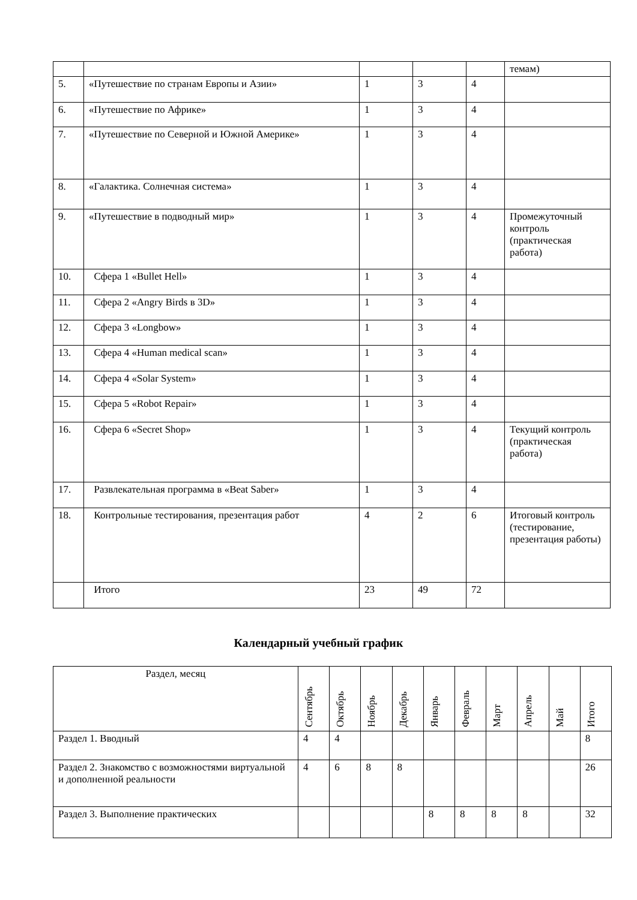| | | | | | темам) |
| 5. | «Путешествие по странам Европы и Азии» | 1 | 3 | 4 | |
| 6. | «Путешествие по Африке» | 1 | 3 | 4 | |
| 7. | «Путешествие по Северной и Южной Америке» | 1 | 3 | 4 | |
| 8. | «Галактика. Солнечная система» | 1 | 3 | 4 | |
| 9. | «Путешествие в подводный мир» | 1 | 3 | 4 | Промежуточный контроль (практическая работа) |
| 10. | Сфера 1 «Bullet Hell» | 1 | 3 | 4 | |
| 11. | Сфера 2 «Angry Birds в 3D» | 1 | 3 | 4 | |
| 12. | Сфера 3 «Longbow» | 1 | 3 | 4 | |
| 13. | Сфера 4 «Human medical scan» | 1 | 3 | 4 | |
| 14. | Сфера 4 «Solar System» | 1 | 3 | 4 | |
| 15. | Сфера 5 «Robot Repair» | 1 | 3 | 4 | |
| 16. | Сфера 6 «Secret Shop» | 1 | 3 | 4 | Текущий контроль (практическая работа) |
| 17. | Развлекательная программа в «Beat Saber» | 1 | 3 | 4 | |
| 18. | Контрольные тестирования, презентация работ | 4 | 2 | 6 | Итоговый контроль (тестирование, презентация работы) |
| | Итого | 23 | 49 | 72 | |
Календарный учебный график
| Раздел, месяц | Сентябрь | Октябрь | Ноябрь | Декабрь | Январь | Февраль | Март | Апрель | Май | Итого |
| --- | --- | --- | --- | --- | --- | --- | --- | --- | --- | --- |
| Раздел 1. Вводный | 4 | 4 | | | | | | | | 8 |
| Раздел 2. Знакомство с возможностями виртуальной и дополненной реальности | 4 | 6 | 8 | 8 | | | | | | 26 |
| Раздел 3. Выполнение практических | | | | | 8 | 8 | 8 | 8 | | 32 |